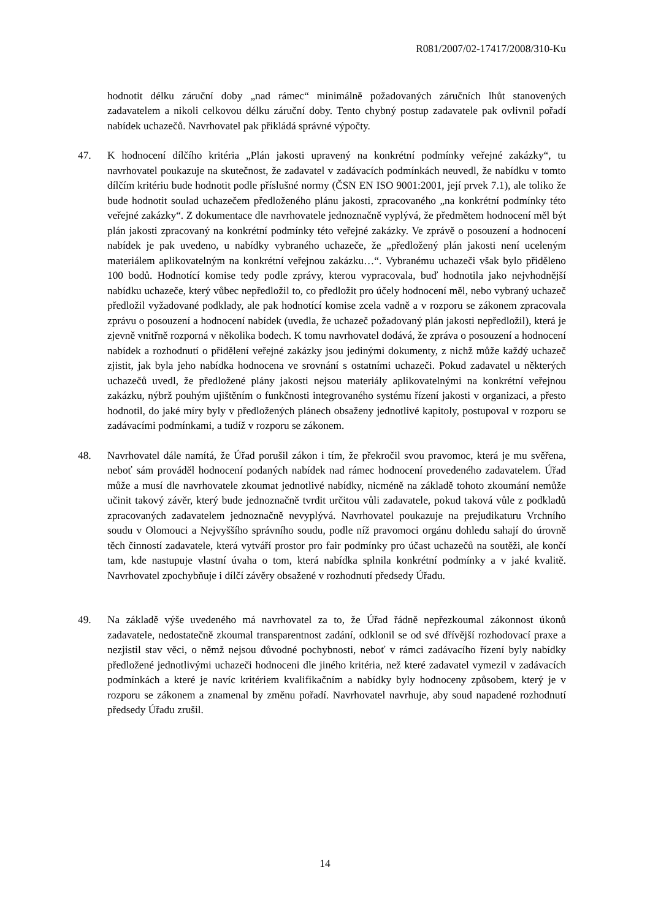R081/2007/02-17417/2008/310-Ku
hodnotit délku záruční doby „nad rámec“ minimálně požadovaných záručních lhůt stanovených zadavatelem a nikoli celkovou délku záruční doby. Tento chybný postup zadavatele pak ovlivnil pořadí nabídek uchazečů. Navrhovatel pak přikládá správné výpočty.
47. K hodnocení dílčího kritéria „Plán jakosti upravený na konkrétní podmínky veřejné zakázky“, tu navrhovatel poukazuje na skutečnost, že zadavatel v zadávacích podmínkách neuvedl, že nabídku v tomto dílčím kritériu bude hodnotit podle příslušné normy (ČSN EN ISO 9001:2001, její prvek 7.1), ale toliko že bude hodnotit soulad uchazečem předloženého plánu jakosti, zpracovaného „na konkrétní podmínky této veřejné zakázky“. Z dokumentace dle navrhovatele jednoznačně vyplývá, že předmětem hodnocení měl být plán jakosti zpracovaný na konkrétní podmínky této veřejné zakázky. Ve zprávě o posouzení a hodnocení nabídek je pak uvedeno, u nabídky vybraného uchazeče, že „předložený plán jakosti není uceleným materiálem aplikovatelným na konkrétní veřejnou zakázku…“. Vybranému uchazeči však bylo přiděleno 100 bodů. Hodnotící komise tedy podle zprávy, kterou vypracovala, buď hodnotila jako nejvhodnější nabídku uchazeče, který vůbec nepředložil to, co předložit pro účely hodnocení měl, nebo vybraný uchazeč předložil vyžadované podklady, ale pak hodnotící komise zcela vadně a v rozporu se zákonem zpracovala zprávu o posouzení a hodnocení nabídek (uvedla, že uchazeč požadovaný plán jakosti nepředložil), která je zjevně vnitřně rozporná v několika bodech. K tomu navrhovatel dodává, že zpráva o posouzení a hodnocení nabídek a rozhodnutí o přidělení veřejné zakázky jsou jedinými dokumenty, z nichž může každý uchazeč zjistit, jak byla jeho nabídka hodnocena ve srovnání s ostatními uchazeči. Pokud zadavatel u některých uchazečů uvedl, že předložené plány jakosti nejsou materiály aplikovatelnými na konkrétní veřejnou zakázku, nýbrž pouhým ujištěním o funkčnosti integrovaného systému řízení jakosti v organizaci, a přesto hodnotil, do jaké míry byly v předložených plánech obsaženy jednotlivé kapitoly, postupoval v rozporu se zadávacími podmínkami, a tudíž v rozporu se zákonem.
48. Navrhovatel dále namítá, že Úřad porušil zákon i tím, že překročil svou pravomoc, která je mu svěřena, neboť sám prováděl hodnocení podaných nabídek nad rámec hodnocení provedeného zadavatelem. Úřad může a musí dle navrhovatele zkoumat jednotlivé nabídky, nicméně na základě tohoto zkoumání nemůže učinit takový závěr, který bude jednoznačně tvrdit určitou vůli zadavatele, pokud taková vůle z podkladů zpracovaných zadavatelem jednoznačně nevyplývá. Navrhovatel poukazuje na prejudikaturu Vrchního soudu v Olomouci a Nejvyššího správního soudu, podle níž pravomoci orgánu dohledu sahají do úrovně těch činností zadavatele, která vytváří prostor pro fair podmínky pro účast uchazečů na soutěži, ale končí tam, kde nastupuje vlastní úvaha o tom, která nabídka splnila konkrétní podmínky a v jaké kvalitě. Navrhovatel zpochybňuje i dílčí závěry obsažené v rozhodnutí předsedy Úřadu.
49. Na základě výše uvedeného má navrhovatel za to, že Úřad řádně nepřezkoumal zákonnost úkonů zadavatele, nedostatečně zkoumal transparentnost zadání, odklonil se od své dřívější rozhodovací praxe a nezjistil stav věci, o němž nejsou důvodné pochybnosti, neboť v rámci zadávacího řízení byly nabídky předložené jednotlivými uchazeči hodnoceni dle jiného kritéria, než které zadavatel vymezil v zadávacích podmínkách a které je navíc kritériem kvalifikačním a nabídky byly hodnoceny způsobem, který je v rozporu se zákonem a znamenal by změnu pořadí. Navrhovatel navrhuje, aby soud napadené rozhodnutí předsedy Úřadu zrušil.
14